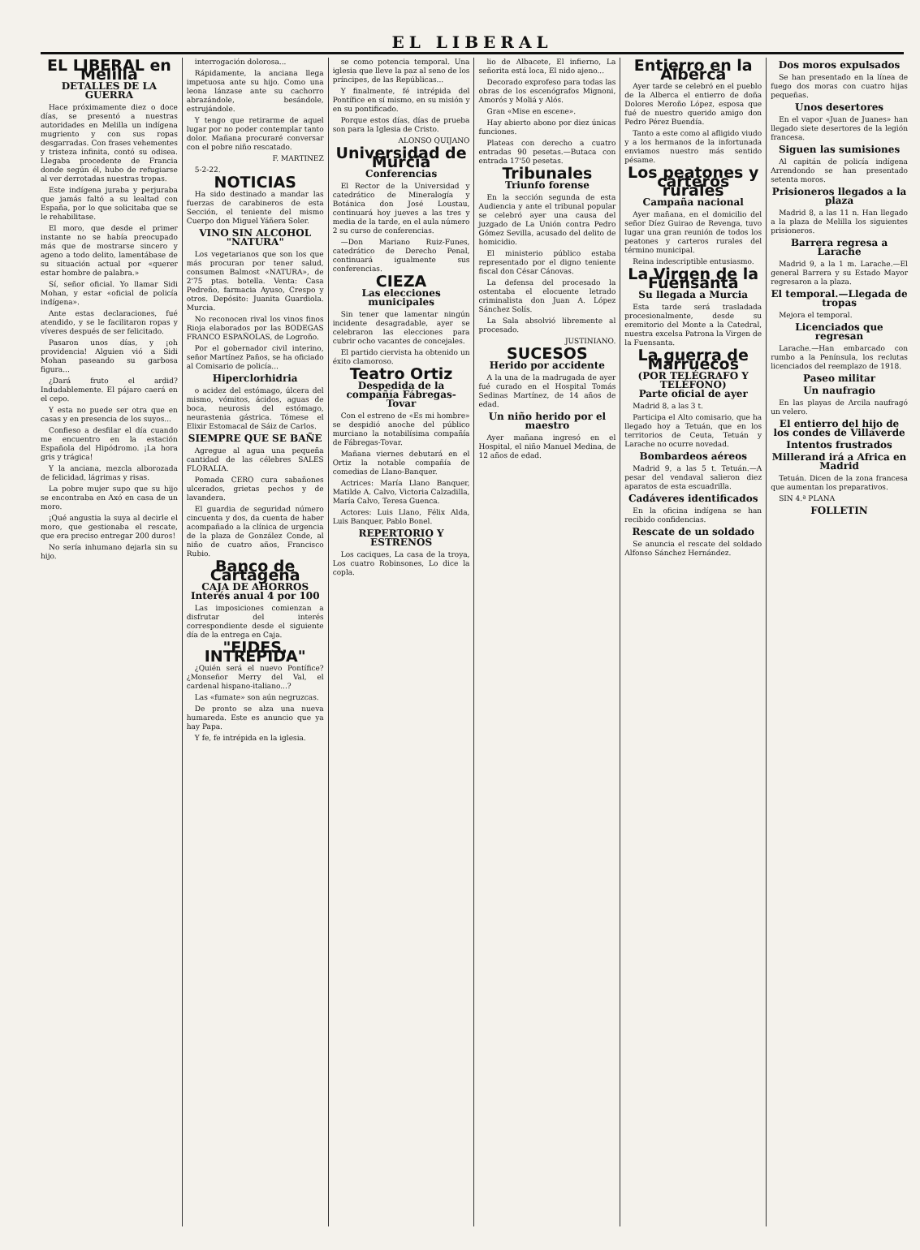EL LIBERAL
EL LIBERAL en Melilla
DETALLES DE LA GUERRA
Hace próximamente diez o doce días, se presentó a nuestras autoridades en Melilla un indígena mugriento y con sus ropas desgarradas. Con frases vehementes y tristeza infinita, contó su odisea. Llegaba procedente de Francia donde según él, hubo de refugiarse al ver derrotadas nuestras tropas.
Este indígena juraba y perjuraba que jamás faltó a su lealtad con España, por lo que solicitaba que se le rehabilitase.
El moro, que desde el primer instante no se había preocupado más que de mostrarse sincero y ageno a todo delito, lamentábase de su situación actual por «querer estar hombre de palabra.»
Sí, señor oficial. Yo llamar Sidi Mohan, y estar «oficial de policía indígena».
Ante estas declaraciones, fué atendido, y se le facilitaron ropas y víveres después de ser felicitado.
Pasaron unos días, y ¡oh providencia! Alguien vió a Sidi Mohan paseando su garbosa figura...
¿Dará fruto el ardid? Indudablemente. El pájaro caerá en el cepo.
Y esta no puede ser otra que en casas y en presencia de los suyos...
Confieso a desfilar el día cuando me encuentro en la estación Española del Hipódromo. ¡La hora gris y trágica!
Y la anciana, mezcla alborozada de felicidad, lágrimas y risas.
La pobre mujer supo que su hijo se encontraba en Axó en casa de un moro.
¡Qué angustia la suya al decirle el moro, que gestionaba el rescate, que era preciso entregar 200 duros!
No sería inhumano dejarla sin su hijo.
interrogación dolorosa...
Rápidamente, la anciana llega impetuosa ante su hijo. Como una leona lánzase ante su cachorro abrazándole, besándole, estrujándole.
Y tengo que retirarme de aquel lugar por no poder contemplar tanto dolor. Mañana procuraré conversar con el pobre niño rescatado.
F. MARTINEZ
5-2-22.
NOTICIAS
Ha sido destinado a mandar las fuerzas de carabineros de esta Sección, el teniente del mismo Cuerpo don Miguel Yáñera Soler.
VINO SIN ALCOHOL "NATURA"
Los vegetarianos que son los que más procuran por tener salud, consumen Balmost «NATURA», de 2'75 ptas. botella. Venta: Casa Pedreño, farmacia Ayuso, Crespo y otros. Depósito: Juanita Guardiola. Murcia.
No reconocen rival los vinos finos Rioja elaborados por las BODEGAS FRANCO ESPAÑOLAS, de Logroño.
Por el gobernador civil interino, señor Martínez Paños, se ha oficiado al Comisario de policía...
Hiperclorhidria
o acidez del estómago, úlcera del mismo, vómitos, ácidos, aguas de boca, neurosis del estómago, neurastenia gástrica. Tómese el Elixir Estomacal de Sáiz de Carlos.
SIEMPRE QUE SE BAÑE
Agregue al agua una pequeña cantidad de las célebres SALES FLORALIA.
Pomada CERO cura sabañones ulcerados, grietas pechos y de lavandera.
El guardia de seguridad número cincuenta y dos, da cuenta de haber acompañado a la clínica de urgencia de la plaza de González Conde, al niño de cuatro años, Francisco Rubio.
Banco de Cartagena
CAJA DE AHORROS
Interés anual 4 por 100
Las imposiciones comienzan a disfrutar del interés correspondiente desde el siguiente día de la entrega en Caja.
"FIDES, INTREPIDA"
¿Quién será el nuevo Pontífice? ¿Monseñor Merry del Val, el cardenal hispano-italiano...?
Las «fumate» son aún negruzcas.
De pronto se alza una nueva humareda. Este es anuncio que ya hay Papa.
Y fe, fe intrépida en la iglesia.
se como potencia temporal. Una iglesia que lleve la paz al seno de los príncipes, de las Repúblicas...
Y finalmente, fé intrépida del Pontífice en sí mismo, en su misión y en su pontificado.
Porque estos días, días de prueba son para la Iglesia de Cristo.
ALONSO QUIJANO
Universidad de Murcia
Conferencias
El Rector de la Universidad y catedrático de Mineralogía y Botánica don José Loustau, continuará hoy jueves a las tres y media de la tarde, en el aula número 2 su curso de conferencias.
—Don Mariano Ruiz-Funes, catedrático de Derecho Penal, continuará igualmente sus conferencias.
CIEZA
Las elecciones municipales
Sin tener que lamentar ningún incidente desagradable, ayer se celebraron las elecciones para cubrir ocho vacantes de concejales.
El partido ciervista ha obtenido un éxito clamoroso.
Teatro Ortiz
Despedida de la compañía Fábregas-Tovar
Con el estreno de «Es mi hombre» se despidió anoche del público murciano la notabilísima compañía de Fábregas-Tovar.
Mañana viernes debutará en el Ortiz la notable compañía de comedias de Llano-Banquer.
Actrices: María Llano Banquer, Matilde A. Calvo, Victoria Calzadilla, María Calvo, Teresa Guenca.
Actores: Luis Llano, Félix Alda, Luis Banquer, Pablo Bonel.
REPERTORIO Y ESTRENOS
Los caciques, La casa de la troya, Los cuatro Robinsones, Lo dice la copla.
lio de Albacete, El infierno, La señorita está loca, El nido ajeno...
Decorado exprofeso para todas las obras de los escenógrafos Mignoni, Amorós y Moliá y Alós.
Gran «Mise en escene».
Hay abierto abono por diez únicas funciones.
Plateas con derecho a cuatro entradas 90 pesetas.—Butaca con entrada 17'50 pesetas.
Tribunales
Triunfo forense
En la sección segunda de esta Audiencia y ante el tribunal popular se celebró ayer una causa del juzgado de La Unión contra Pedro Gómez Sevilla, acusado del delito de homicidio.
El ministerio público estaba representado por el digno teniente fiscal don César Cánovas.
La defensa del procesado la ostentaba el elocuente letrado criminalista don Juan A. López Sánchez Solís.
La Sala absolvió libremente al procesado.
JUSTINIANO.
SUCESOS
Herido por accidente
A la una de la madrugada de ayer fué curado en el Hospital Tomás Sedinas Martínez, de 14 años de edad.
Un niño herido por el maestro
Ayer mañana ingresó en el Hospital, el niño Manuel Medina, de 12 años de edad.
Entierro en la Alberca
Ayer tarde se celebró en el pueblo de la Alberca el entierro de doña Dolores Meroño López, esposa que fué de nuestro querido amigo don Pedro Pérez Buendía.
Tanto a este como al afligido viudo y a los hermanos de la infortunada enviamos nuestro más sentido pésame.
Los peatones y carteros rurales
Campaña nacional
Ayer mañana, en el domicilio del señor Díez Guirao de Revenga, tuvo lugar una gran reunión de todos los peatones y carteros rurales del término municipal.
Reina indescriptible entusiasmo.
La Virgen de la Fuensanta
Su llegada a Murcia
Esta tarde será trasladada procesionalmente, desde su eremitorio del Monte a la Catedral, nuestra excelsa Patrona la Virgen de la Fuensanta.
La guerra de Marruecos
(POR TELÉGRAFO Y TELÉFONO)
Parte oficial de ayer
Madrid 8, a las 3 t.
Participa el Alto comisario, que ha llegado hoy a Tetuán, que en los territorios de Ceuta, Tetuán y Larache no ocurre novedad.
Bombardeos aéreos
Madrid 9, a las 5 t. Tetuán.—A pesar del vendaval salieron diez aparatos de esta escuadrilla.
Cadáveres identificados
En la oficina indígena se han recibido confidencias.
Rescate de un soldado
Se anuncia el rescate del soldado Alfonso Sánchez Hernández.
Dos moros expulsados
Se han presentado en la línea de fuego dos moras con cuatro hijas pequeñas.
Unos desertores
En el vapor «Juan de Juanes» han llegado siete desertores de la legión francesa.
Siguen las sumisiones
Al capitán de policía indígena Arrendondo se han presentado setenta moros.
Prisioneros llegados a la plaza
Madrid 8, a las 11 n. Han llegado a la plaza de Melilla los siguientes prisioneros.
Barrera regresa a Larache
Madrid 9, a la 1 m. Larache.—El general Barrera y su Estado Mayor regresaron a la plaza.
El temporal.—Llegada de tropas
Mejora el temporal.
Licenciados que regresan
Larache.—Han embarcado con rumbo a la Península, los reclutas licenciados del reemplazo de 1918.
Paseo militar
Un naufragio
En las playas de Arcila naufragó un velero.
El entierro del hijo de los condes de Villaverde
Intentos frustrados
Millerand irá a Africa en Madrid
Tetuán. Dicen de la zona francesa que aumentan los preparativos.
SIN 4.ª PLANA
FOLLETIN